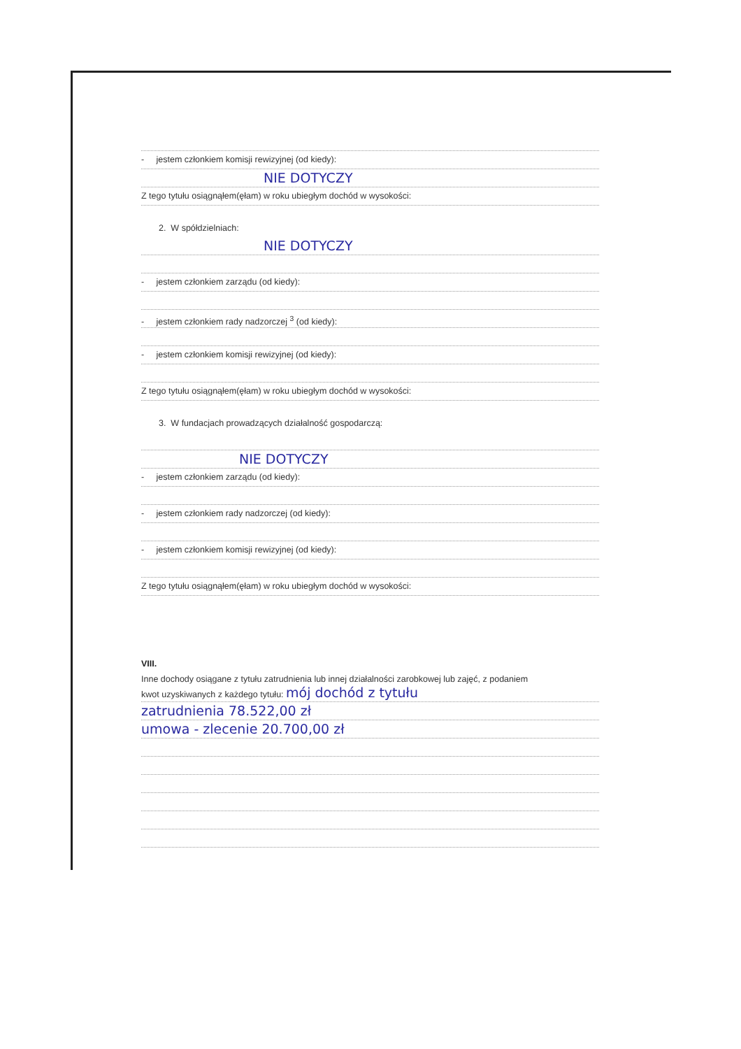- jestem członkiem komisji rewizyjnej (od kiedy):
NIE DOTYCZY
Z tego tytułu osiągnąłem(ęłam) w roku ubiegłym dochód w wysokości:
2. W spółdzielniach:
NIE DOTYCZY
- jestem członkiem zarządu (od kiedy):
- jestem członkiem rady nadzorczej <sup>3</sup> (od kiedy):
- jestem członkiem komisji rewizyjnej (od kiedy):
Z tego tytułu osiągnąłem(ęłam) w roku ubiegłym dochód w wysokości:
3. W fundacjach prowadzących działalność gospodarczą:
NIE DOTYCZY
- jestem członkiem zarządu (od kiedy):
- jestem członkiem rady nadzorczej (od kiedy):
- jestem członkiem komisji rewizyjnej (od kiedy):
Z tego tytułu osiągnąłem(ęłam) w roku ubiegłym dochód w wysokości:
VIII.
Inne dochody osiągane z tytułu zatrudnienia lub innej działalności zarobkowej lub zajęć, z podaniem
kwot uzyskiwanych z każdego tytułu: mój dochód z tytułu
zatrudnienia 78.522,00 zł
umowa - zlecenie 20.700,00 zł